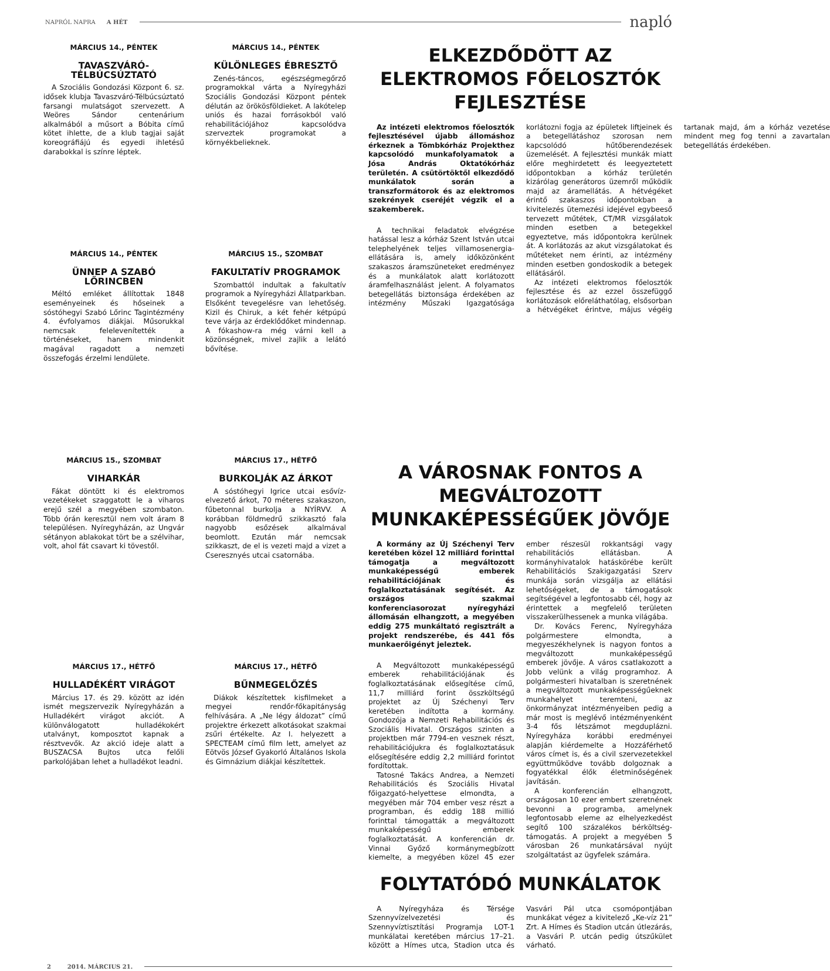NAPRÓL NAPRA A HÉT napló
MÁRCIUS 14., PÉNTEK
TAVASZVÁRÓ-TÉLBÚCSÚZTATÓ
A Szociális Gondozási Központ 6. sz. idősek klubja Tavaszváró-Télbúcsúztató farsangi mulatságot szervezett. A Weöres Sándor centenárium alkalmából a műsort a Bóbita című kötet ihlette, de a klub tagjai saját koreográfiájú és egyedi ihletésű darabokkal is színre léptek.
MÁRCIUS 14., PÉNTEK
KÜLÖNLEGES ÉBRESZTŐ
Zenés-táncos, egészségmegőrző programokkal várta a Nyíregyházi Szociális Gondozási Központ péntek délután az örökösföldieket. A lakótelep uniós és hazai forrásokból való rehabilitációjához kapcsolódva szerveztek programokat a környékbelieknek.
MÁRCIUS 14., PÉNTEK
ÜNNEP A SZABÓ LŐRINCBEN
Méltó emléket állítottak 1848 eseményeinek és hőseinek a sóstóhegyi Szabó Lőrinc Tagintézmény 4. évfolyamos diákjai. Műsorukkal nemcsak felelevenítették a történéseket, hanem mindenkit magával ragadott a nemzeti összefogás érzelmi lendülete.
MÁRCIUS 15., SZOMBAT
FAKULTATÍV PROGRAMOK
Szombattól indultak a fakultatív programok a Nyíregyházi Állatparkban. Elsőként tevegelésre van lehetőség. Kizil és Chiruk, a két fehér kétpúpú teve várja az érdeklődőket mindennap. A fókashow-ra még várni kell a közönségnek, mivel zajlik a lelátó bővítése.
MÁRCIUS 15., SZOMBAT
VIHARKÁR
Fákat döntött ki és elektromos vezetékeket szaggatott le a viharos erejű szél a megyében szombaton. Több órán keresztül nem volt áram 8 településen. Nyíregyházán, az Ungvár sétányon ablakokat tört be a szélvihar, volt, ahol fát csavart ki tövestől.
MÁRCIUS 17., HÉTFŐ
BURKOLJÁK AZ ÁRKOT
A sóstóhegyi Igrice utcai esővíz-elvezető árkot, 70 méteres szakaszon, fűbetonnal burkolja a NYÍRVV. A korábban földmedrű szikkasztó fala nagyobb esőzések alkalmával beomlott. Ezután már nemcsak szikkaszt, de el is vezeti majd a vizet a Cseresznyés utcai csatornába.
MÁRCIUS 17., HÉTFŐ
HULLADÉKÉRT VIRÁGOT
Március 17. és 29. között az idén ismét megszervezik Nyíregyházán a Hulladékért virágot akciót. A különválogatott hulladékokért utalványt, komposztot kapnak a résztvevők. Az akció ideje alatt a BUSZACSA Bujtos utca felőli parkolójában lehet a hulladékot leadni.
MÁRCIUS 17., HÉTFŐ
BŰNMEGELŐZÉS
Diákok készítettek kisfilmeket a megyei rendőr-főkapitányság felhívására. A „Ne légy áldozat” című projektre érkezett alkotásokat szakmai zsűri értékelte. Az I. helyezett a SPECTEAM című film lett, amelyet az Eötvös József Gyakorló Általános Iskola és Gimnázium diákjai készítettek.
ELKEZDŐDÖTT AZ ELEKTROMOS FŐELOSZTÓK FEJLESZTÉSE
Az intézeti elektromos főelosztók fejlesztésével újabb állomáshoz érkeznek a Tömbkórház Projekthez kapcsolódó munkafolyamatok a Jósa András Oktatókórház területén. A csütörtöktől elkezdődő munkálatok során a transzformátorok és az elektromos szekrények cseréjét végzik el a szakemberek.
A technikai feladatok elvégzése hatással lesz a kórház Szent István utcai telephelyének teljes villamosenergia-ellátására is, amely időközönként szakaszos áramszüneteket eredményez és a munkálatok alatt korlátozott áramfelhasználást jelent. A folyamatos betegellátás biztonsága érdekében az intézmény Műszaki Igazgatósága korlátozni fogja az épületek liftjeinek és a betegellátáshoz szorosan nem kapcsolódó hűtőberendezések üzemelését. A fejlesztési munkák miatt előre meghirdetett és leegyeztetett időpontokban a kórház területén kizárólag generátoros üzemről működik majd az áramellátás. A hétvégéket érintő szakaszos időpontokban a kivitelezés ütemezési idejével egybeeső tervezett műtétek, CT/MR vizsgálatok minden esetben a betegekkel egyeztetve, más időpontokra kerülnek át. A korlátozás az akut vizsgálatokat és műtéteket nem érinti, az intézmény minden esetben gondoskodik a betegek ellátásáról.
Az intézeti elektromos főelosztók fejlesztése és az ezzel összefüggő korlátozások előreláthatólag, elsősorban a hétvégéket érintve, május végéig tartanak majd, ám a kórház vezetése mindent meg fog tenni a zavartalan betegellátás érdekében.
A VÁROSNAK FONTOS A MEGVÁLTOZOTT MUNKAKÉPESSÉGŰEK JÖVŐJE
A kormány az Új Széchenyi Terv keretében közel 12 milliárd forinttal támogatja a megváltozott munkaképességű emberek rehabilitációjának és foglalkoztatásának segítését. Az országos szakmai konferenciasorozat nyíregyházi állomásán elhangzott, a megyében eddig 275 munkáltató regisztrált a projekt rendszerébe, és 441 fős munkaerőigényt jeleztek.
A Megváltozott munkaképességű emberek rehabilitációjának és foglalkoztatásának elősegítése című, 11,7 milliárd forint összköltségű projektet az Új Széchenyi Terv keretében indította a kormány. Gondozója a Nemzeti Rehabilitációs és Szociális Hivatal. Országos szinten a projektben már 7794-en vesznek részt, rehabilitációjukra és foglalkoztatásuk elősegítésére eddig 2,2 milliárd forintot fordítottak.
Tatosné Takács Andrea, a Nemzeti Rehabilitációs és Szociális Hivatal főigazgató-helyettese elmondta, a megyében már 704 ember vesz részt a programban, és eddig 188 millió forinttal támogatták a megváltozott munkaképességű emberek foglalkoztatását. A konferencián dr. Vinnai Győző kormánymegbízott kiemelte, a megyében közel 45 ezer ember részesül rokkantsági vagy rehabilitációs ellátásban. A kormányhivatalok hatáskörébe került Rehabilitációs Szakigazgatási Szerv munkája során vizsgálja az ellátási lehetőségeket, de a támogatások segítségével a legfontosabb cél, hogy az érintettek a megfelelő területen visszakerülhessenek a munka világába.
Dr. Kovács Ferenc, Nyíregyháza polgármestere elmondta, a megyeszékhelynek is nagyon fontos a megváltozott munkaképességű emberek jövője. A város csatlakozott a Jobb velünk a világ programhoz. A polgármesteri hivatalban is szeretnének a megváltozott munkaképességűeknek munkahelyet teremteni, az önkormányzat intézményeiben pedig a már most is meglévő intézményenként 3-4 fős létszámot megduplázni. Nyíregyháza korábbi eredményei alapján kiérdemelte a Hozzáférhető város címet is, és a civil szervezetekkel együttműködve tovább dolgoznak a fogyatékkal élők életminőségének javításán.
A konferencián elhangzott, országosan 10 ezer embert szeretnének bevonni a programba, amelynek legfontosabb eleme az elhelyezkedést segítő 100 százalékos bérköltség-támogatás. A projekt a megyében 5 városban 26 munkatársával nyújt szolgáltatást az ügyfelek számára.
FOLYTATÓDÓ MUNKÁLATOK
A Nyíregyháza és Térsége Szennyvízelvezetési és Szennyvíztisztítási Programja LOT-1 munkálatai keretében március 17–21. között a Hímes utca, Stadion utca és Vasvári Pál utca csomópontjában munkákat végez a kivitelező „Ke-víz 21” Zrt. A Hímes és Stadion utcán útlezárás, a Vasvári P. utcán pedig útszűkület várható.
2 2014. MÁRCIUS 21.